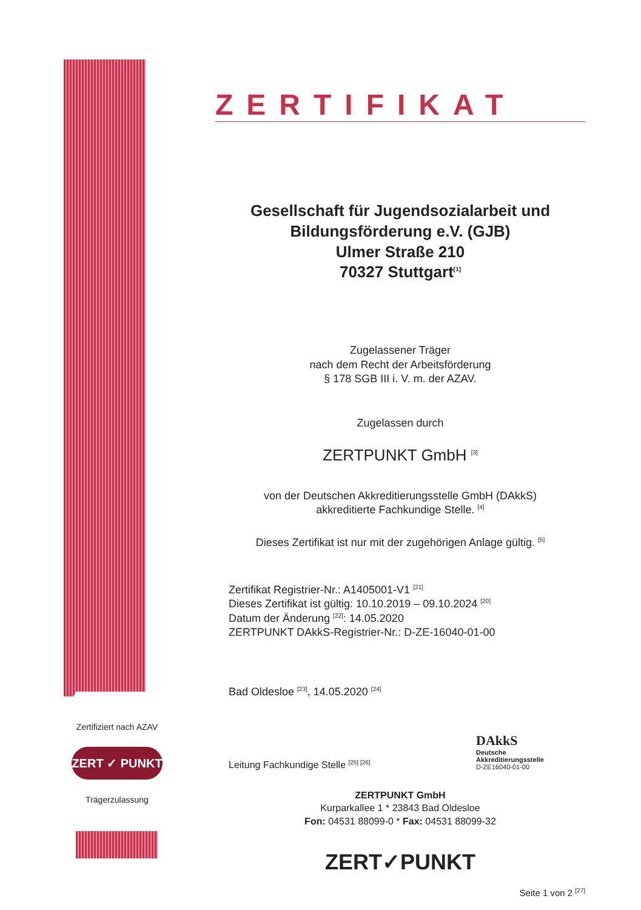Zertifiziert nach AZAV
ZERT ✓ PUNKT
Trägerzulassung
ZERTIFIKAT
Gesellschaft für Jugendsozialarbeit und Bildungsförderung e.V. (GJB)
Ulmer Straße 210
70327 Stuttgart<sup>[1]</sup>
Zugelassener Träger
nach dem Recht der Arbeitsförderung
§ 178 SGB III i. V. m. der AZAV.
Zugelassen durch
ZERTPUNKT GmbH <sup>[3]</sup>
von der Deutschen Akkreditierungsstelle GmbH (DAkkS)
akkreditierte Fachkundige Stelle. <sup>[4]</sup>
Dieses Zertifikat ist nur mit der zugehörigen Anlage gültig. <sup>[5]</sup>
Zertifikat Registrier-Nr.: A1405001-V1 <sup>[21]</sup>
Dieses Zertifikat ist gültig: 10.10.2019 – 09.10.2024 <sup>[20]</sup>
Datum der Änderung <sup>[22]</sup>: 14.05.2020
ZERTPUNKT DAkkS-Registrier-Nr.: D-ZE-16040-01-00
Bad Oldesloe <sup>[23]</sup>, 14.05.2020 <sup>[24]</sup>
Leitung Fachkundige Stelle <sup>[25] [26]</sup>
DAkkS
Deutsche
Akkreditierungsstelle
D-ZE16040-01-00
ZERTPUNKT GmbH
Kurparkallee 1 * 23843 Bad Oldesloe
Fon: 04531 88099-0 * Fax: 04531 88099-32
ZERT✓PUNKT
Seite 1 von 2 <sup>[27]</sup>